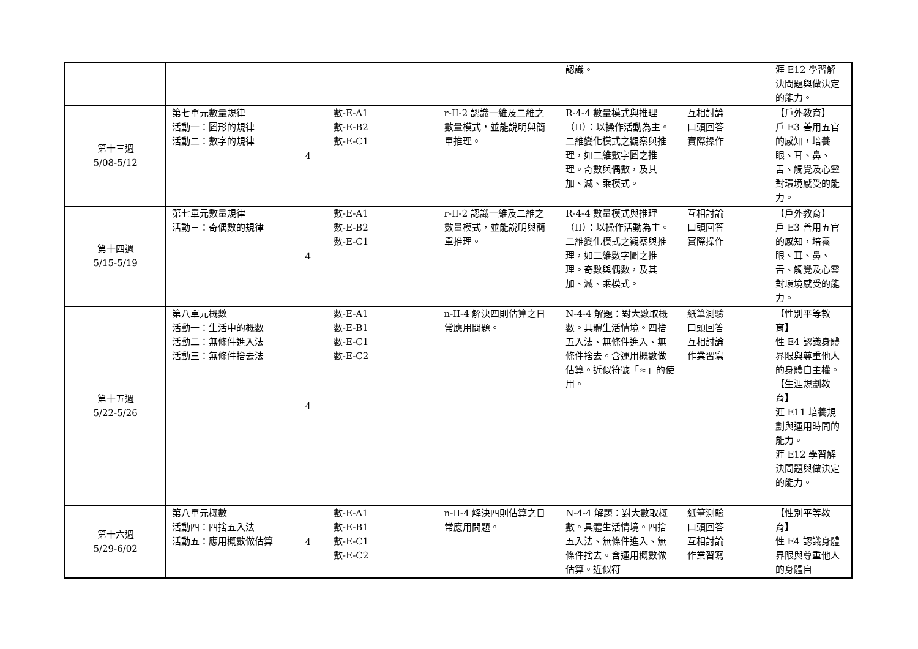| | | | | | 認識。 | | 涯 E12 學習解決問題與做決定的能力。 |
| 第十三週 5/08-5/12 | 第七單元數量規律 活動一：圖形的規律 活動二：數字的規律 | 4 | 數-E-A1 數-E-B2 數-E-C1 | r-II-2 認識一維及二維之數量模式，並能說明與簡單推理。 | R-4-4 數量模式與推理（II）：以操作活動為主。二維變化模式之觀察與推理，如二維數字圖之推理。奇數與偶數，及其加、減、乘模式。 | 互相討論 口頭回答 實際操作 | 【戶外教育】 戶 E3 善用五官的感知，培養眼、耳、鼻、舌、觸覺及心靈對環境感受的能力。 |
| 第十四週 5/15-5/19 | 第七單元數量規律 活動三：奇偶數的規律 | 4 | 數-E-A1 數-E-B2 數-E-C1 | r-II-2 認識一維及二維之數量模式，並能說明與簡單推理。 | R-4-4 數量模式與推理（II）：以操作活動為主。二維變化模式之觀察與推理，如二維數字圖之推理。奇數與偶數，及其加、減、乘模式。 | 互相討論 口頭回答 實際操作 | 【戶外教育】 戶 E3 善用五官的感知，培養眼、耳、鼻、舌、觸覺及心靈對環境感受的能力。 |
| 第十五週 5/22-5/26 | 第八單元概數 活動一：生活中的概數 活動二：無條件進入法 活動三：無條件捨去法 | 4 | 數-E-A1 數-E-B1 數-E-C1 數-E-C2 | n-II-4 解決四則估算之日常應用問題。 | N-4-4 解題：對大數取概數。具體生活情境。四捨五入法、無條件進入、無條件捨去。含運用概數做估算。近似符號「≈」的使用。 | 紙筆測驗 口頭回答 互相討論 作業習寫 | 【性別平等教育】 性 E4 認識身體界限與尊重他人的身體自主權。 【生涯規劃教育】 涯 E11 培養規劃與運用時間的能力。 涯 E12 學習解決問題與做決定的能力。 |
| 第十六週 5/29-6/02 | 第八單元概數 活動四：四捨五入法 活動五：應用概數做估算 | 4 | 數-E-A1 數-E-B1 數-E-C1 數-E-C2 | n-II-4 解決四則估算之日常應用問題。 | N-4-4 解題：對大數取概數。具體生活情境。四捨五入法、無條件進入、無條件捨去。含運用概數做估算。近似符 | 紙筆測驗 口頭回答 互相討論 作業習寫 | 【性別平等教育】 性 E4 認識身體界限與尊重他人的身體自 |